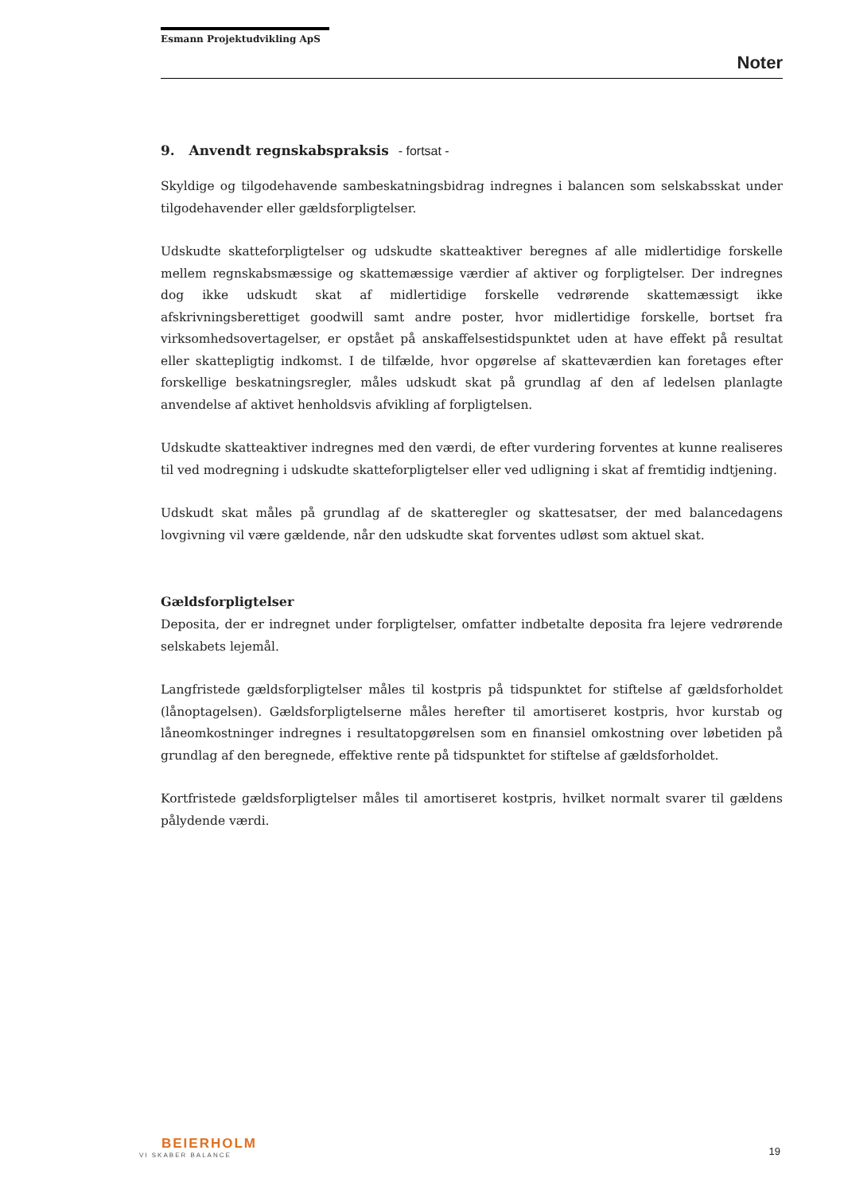Esmann Projektudvikling ApS
Noter
9. Anvendt regnskabspraksis - fortsat -
Skyldige og tilgodehavende sambeskatningsbidrag indregnes i balancen som selskabsskat under tilgodehavender eller gældsforpligtelser.
Udskudte skatteforpligtelser og udskudte skatteaktiver beregnes af alle midlertidige forskelle mellem regnskabsmæssige og skattemæssige værdier af aktiver og forpligtelser. Der indregnes dog ikke udskudt skat af midlertidige forskelle vedrørende skattemæssigt ikke afskrivningsberettiget goodwill samt andre poster, hvor midlertidige forskelle, bortset fra virksomhedsovertagelser, er opstået på anskaffelsestidspunktet uden at have effekt på resultat eller skattepligtig indkomst. I de tilfælde, hvor opgørelse af skatteværdien kan foretages efter forskellige beskatningsregler, måles udskudt skat på grundlag af den af ledelsen planlagte anvendelse af aktivet henholdsvis afvikling af forpligtelsen.
Udskudte skatteaktiver indregnes med den værdi, de efter vurdering forventes at kunne realiseres til ved modregning i udskudte skatteforpligtelser eller ved udligning i skat af fremtidig indtjening.
Udskudt skat måles på grundlag af de skatteregler og skattesatser, der med balancedagens lovgivning vil være gældende, når den udskudte skat forventes udløst som aktuel skat.
Gældsforpligtelser
Deposita, der er indregnet under forpligtelser, omfatter indbetalte deposita fra lejere vedrørende selskabets lejemål.
Langfristede gældsforpligtelser måles til kostpris på tidspunktet for stiftelse af gældsforholdet (lånoptagelsen). Gældsforpligtelserne måles herefter til amortiseret kostpris, hvor kurstab og låneomkostninger indregnes i resultatopgørelsen som en finansiel omkostning over løbetiden på grundlag af den beregnede, effektive rente på tidspunktet for stiftelse af gældsforholdet.
Kortfristede gældsforpligtelser måles til amortiseret kostpris, hvilket normalt svarer til gældens pålydende værdi.
BEIERHOLM
VI SKABER BALANCE
19